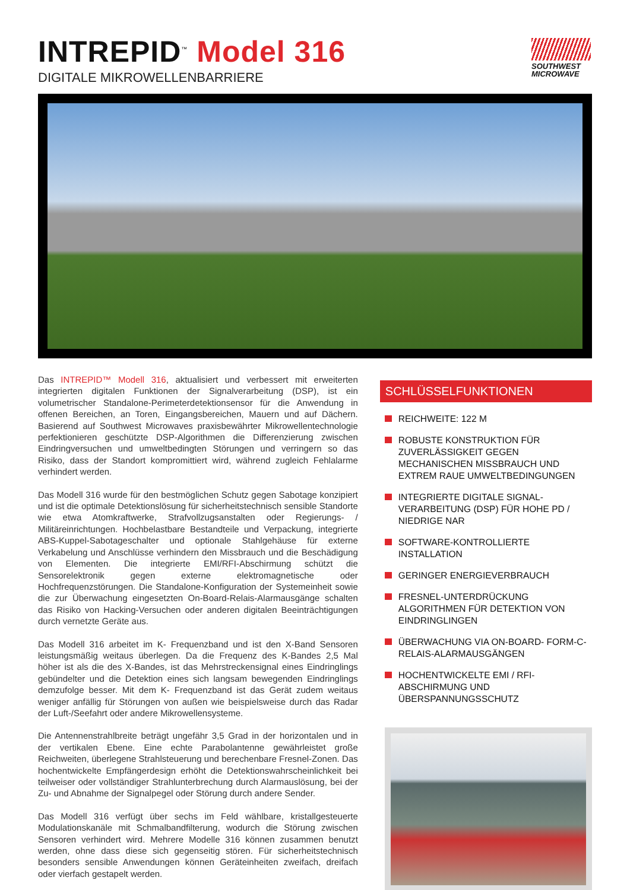INTREPID<sup>™</sup> Model 316
DIGITALE MIKROWELLENBARRIERE
SOUTHWEST
MICROWAVE
Das INTREPID™ Modell 316, aktualisiert und verbessert mit erweiterten integrierten digitalen Funktionen der Signalverarbeitung (DSP), ist ein volumetrischer Standalone-Perimeterdetektionsensor für die Anwendung in offenen Bereichen, an Toren, Eingangsbereichen, Mauern und auf Dächern. Basierend auf Southwest Microwaves praxisbewährter Mikrowellentechnologie perfektionieren geschützte DSP-Algorithmen die Differenzierung zwischen Eindringversuchen und umweltbedingten Störungen und verringern so das Risiko, dass der Standort kompromittiert wird, während zugleich Fehlalarme verhindert werden.
Das Modell 316 wurde für den bestmöglichen Schutz gegen Sabotage konzipiert und ist die optimale Detektionslösung für sicherheitstechnisch sensible Standorte wie etwa Atomkraftwerke, Strafvollzugsanstalten oder Regierungs- / Militäreinrichtungen. Hochbelastbare Bestandteile und Verpackung, integrierte ABS-Kuppel-Sabotageschalter und optionale Stahlgehäuse für externe Verkabelung und Anschlüsse verhindern den Missbrauch und die Beschädigung von Elementen. Die integrierte EMI/RFI-Abschirmung schützt die Sensorelektronik gegen externe elektromagnetische oder Hochfrequenzstörungen. Die Standalone-Konfiguration der Systemeinheit sowie die zur Überwachung eingesetzten On-Board-Relais-Alarmausgänge schalten das Risiko von Hacking-Versuchen oder anderen digitalen Beeinträchtigungen durch vernetzte Geräte aus.
Das Modell 316 arbeitet im K- Frequenzband und ist den X-Band Sensoren leistungsmäßig weitaus überlegen. Da die Frequenz des K-Bandes 2,5 Mal höher ist als die des X-Bandes, ist das Mehrstreckensignal eines Eindringlings gebündelter und die Detektion eines sich langsam bewegenden Eindringlings demzufolge besser. Mit dem K- Frequenzband ist das Gerät zudem weitaus weniger anfällig für Störungen von außen wie beispielsweise durch das Radar der Luft-/Seefahrt oder andere Mikrowellensysteme.
Die Antennenstrahlbreite beträgt ungefähr 3,5 Grad in der horizontalen und in der vertikalen Ebene. Eine echte Parabolantenne gewährleistet große Reichweiten, überlegene Strahlsteuerung und berechenbare Fresnel-Zonen. Das hochentwickelte Empfängerdesign erhöht die Detektionswahrscheinlichkeit bei teilweiser oder vollständiger Strahlunterbrechung durch Alarmauslösung, bei der Zu- und Abnahme der Signalpegel oder Störung durch andere Sender.
Das Modell 316 verfügt über sechs im Feld wählbare, kristallgesteuerte Modulationskanäle mit Schmalbandfilterung, wodurch die Störung zwischen Sensoren verhindert wird. Mehrere Modelle 316 können zusammen benutzt werden, ohne dass diese sich gegenseitig stören. Für sicherheitstechnisch besonders sensible Anwendungen können Geräteinheiten zweifach, dreifach oder vierfach gestapelt werden.
SCHLÜSSELFUNKTIONEN
REICHWEITE: 122 M
ROBUSTE KONSTRUKTION FÜR ZUVERLÄSSIGKEIT GEGEN MECHANISCHEN MISSBRAUCH UND EXTREM RAUE UMWELTBEDINGUNGEN
INTEGRIERTE DIGITALE SIGNAL­VERARBEITUNG (DSP) FÜR HOHE PD / NIEDRIGE NAR
SOFTWARE-KONTROLLIERTE INSTALLATION
GERINGER ENERGIEVERBRAUCH
FRESNEL-UNTERDRÜCKUNG ALGORITHMEN FÜR DETEKTION VON EINDRINGLINGEN
ÜBERWACHUNG VIA ON-BOARD- FORM-C-RELAIS-ALARMAUSGÄNGEN
HOCHENTWICKELTE EMI / RFI-ABSCHIRMUNG UND ÜBERSPANNUNGSSCHUTZ